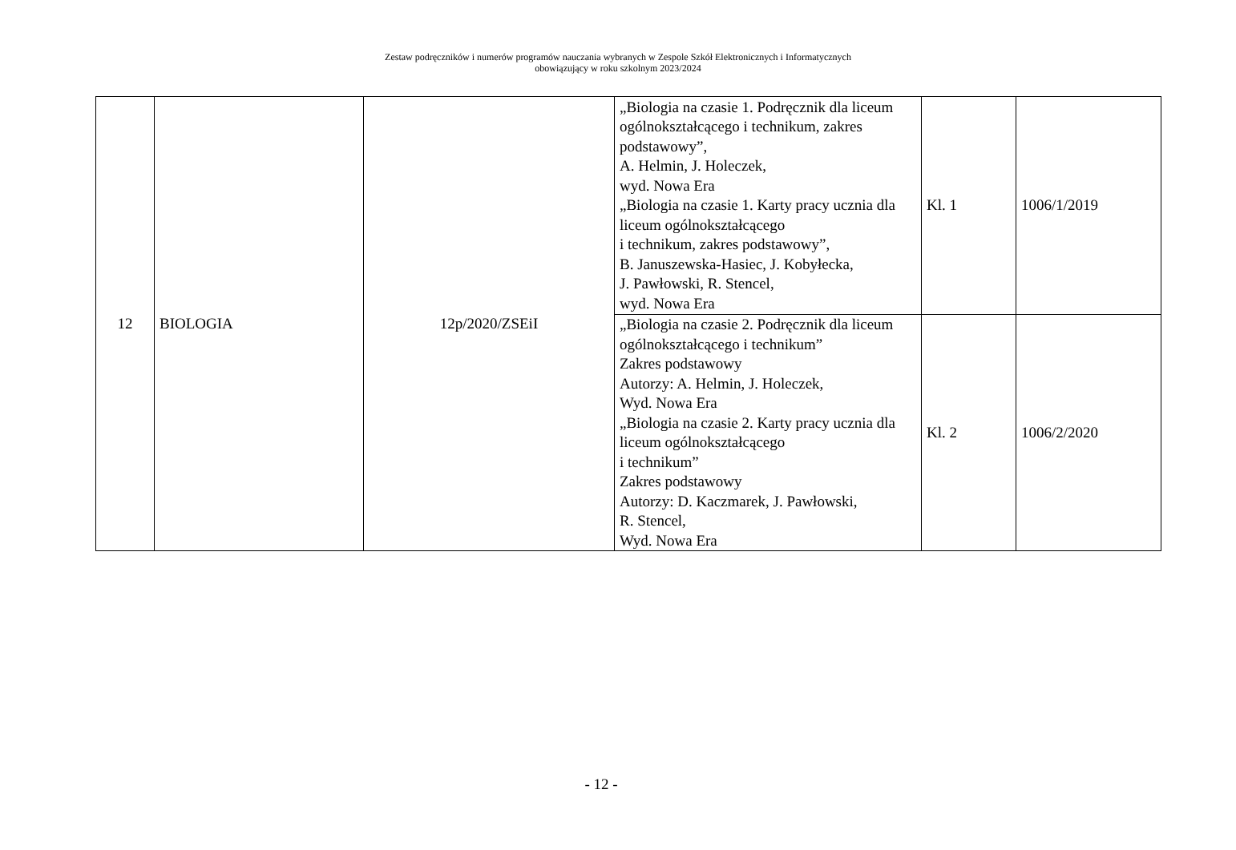Zestaw podręczników i numerów programów nauczania wybranych w Zespole Szkół Elektronicznych i Informatycznych
obowiązujący w roku szkolnym 2023/2024
| 12 | BIOLOGIA | 12p/2020/ZSEiI | „Biologia na czasie 1. Podręcznik dla liceum ogólnokształcącego i technikum, zakres podstawowy”, A. Helmin, J. Holeczek, wyd. Nowa Era „Biologia na czasie 1. Karty pracy ucznia dla liceum ogólnokształcącego i technikum, zakres podstawowy”, B. Januszewska-Hasiec, J. Kobyłecka, J. Pawłowski, R. Stencel, wyd. Nowa Era | Kl. 1 | 1006/1/2019 |
| | | | „Biologia na czasie 2. Podręcznik dla liceum ogólnokształcącego i technikum” Zakres podstawowy Autorzy: A. Helmin, J. Holeczek, Wyd. Nowa Era „Biologia na czasie 2. Karty pracy ucznia dla liceum ogólnokształcącego i technikum” Zakres podstawowy Autorzy: D. Kaczmarek, J. Pawłowski, R. Stencel, Wyd. Nowa Era | Kl. 2 | 1006/2/2020 |
- 12 -